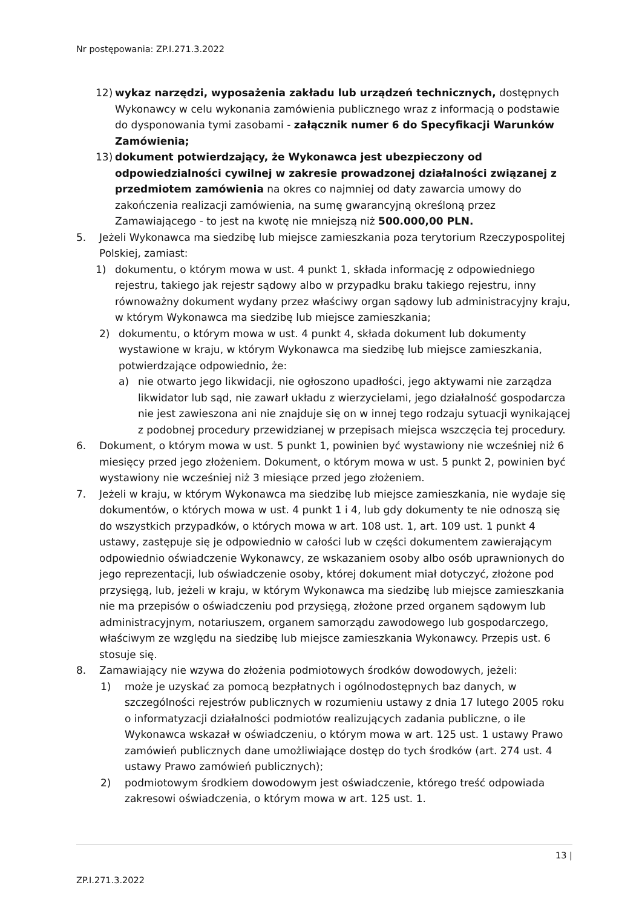Nr postępowania: ZP.I.271.3.2022
12) wykaz narzędzi, wyposażenia zakładu lub urządzeń technicznych, dostępnych Wykonawcy w celu wykonania zamówienia publicznego wraz z informacją o podstawie do dysponowania tymi zasobami - załącznik numer 6 do Specyfikacji Warunków Zamówienia;
13) dokument potwierdzający, że Wykonawca jest ubezpieczony od odpowiedzialności cywilnej w zakresie prowadzonej działalności związanej z przedmiotem zamówienia na okres co najmniej od daty zawarcia umowy do zakończenia realizacji zamówienia, na sumę gwarancyjną określoną przez Zamawiającego - to jest na kwotę nie mniejszą niż 500.000,00 PLN.
5. Jeżeli Wykonawca ma siedzibę lub miejsce zamieszkania poza terytorium Rzeczypospolitej Polskiej, zamiast:
1) dokumentu, o którym mowa w ust. 4 punkt 1, składa informację z odpowiedniego rejestru, takiego jak rejestr sądowy albo w przypadku braku takiego rejestru, inny równoważny dokument wydany przez właściwy organ sądowy lub administracyjny kraju, w którym Wykonawca ma siedzibę lub miejsce zamieszkania;
2) dokumentu, o którym mowa w ust. 4 punkt 4, składa dokument lub dokumenty wystawione w kraju, w którym Wykonawca ma siedzibę lub miejsce zamieszkania, potwierdzające odpowiednio, że:
a) nie otwarto jego likwidacji, nie ogłoszono upadłości, jego aktywami nie zarządza likwidator lub sąd, nie zawarł układu z wierzycielami, jego działalność gospodarcza nie jest zawieszona ani nie znajduje się on w innej tego rodzaju sytuacji wynikającej z podobnej procedury przewidzianej w przepisach miejsca wszczęcia tej procedury.
6. Dokument, o którym mowa w ust. 5 punkt 1, powinien być wystawiony nie wcześniej niż 6 miesięcy przed jego złożeniem. Dokument, o którym mowa w ust. 5 punkt 2, powinien być wystawiony nie wcześniej niż 3 miesiące przed jego złożeniem.
7. Jeżeli w kraju, w którym Wykonawca ma siedzibę lub miejsce zamieszkania, nie wydaje się dokumentów, o których mowa w ust. 4 punkt 1 i 4, lub gdy dokumenty te nie odnoszą się do wszystkich przypadków, o których mowa w art. 108 ust. 1, art. 109 ust. 1 punkt 4 ustawy, zastępuje się je odpowiednio w całości lub w części dokumentem zawierającym odpowiednio oświadczenie Wykonawcy, ze wskazaniem osoby albo osób uprawnionych do jego reprezentacji, lub oświadczenie osoby, której dokument miał dotyczyć, złożone pod przysięgą, lub, jeżeli w kraju, w którym Wykonawca ma siedzibę lub miejsce zamieszkania nie ma przepisów o oświadczeniu pod przysięgą, złożone przed organem sądowym lub administracyjnym, notariuszem, organem samorządu zawodowego lub gospodarczego, właściwym ze względu na siedzibę lub miejsce zamieszkania Wykonawcy. Przepis ust. 6 stosuje się.
8. Zamawiający nie wzywa do złożenia podmiotowych środków dowodowych, jeżeli:
1) może je uzyskać za pomocą bezpłatnych i ogólnodostępnych baz danych, w szczególności rejestrów publicznych w rozumieniu ustawy z dnia 17 lutego 2005 roku o informatyzacji działalności podmiotów realizujących zadania publiczne, o ile Wykonawca wskazał w oświadczeniu, o którym mowa w art. 125 ust. 1 ustawy Prawo zamówień publicznych dane umożliwiające dostęp do tych środków (art. 274 ust. 4 ustawy Prawo zamówień publicznych);
2) podmiotowym środkiem dowodowym jest oświadczenie, którego treść odpowiada zakresowi oświadczenia, o którym mowa w art. 125 ust. 1.
13 |
ZP.I.271.3.2022